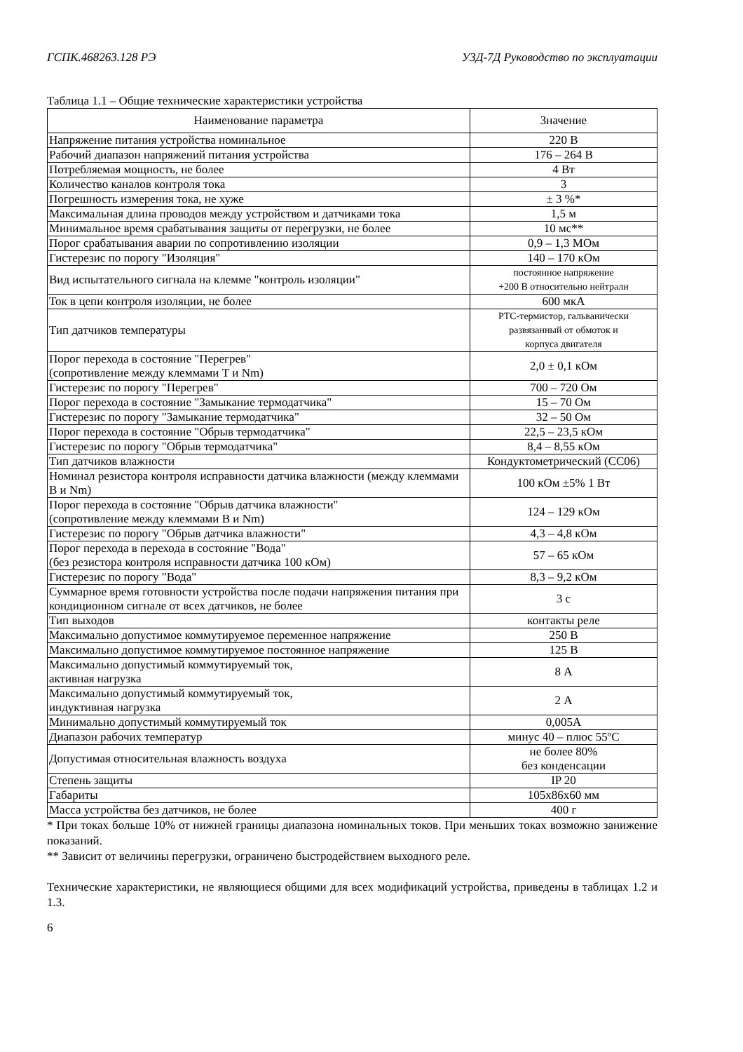ГСПК.468263.128 РЭ УЗД-7Д Руководство по эксплуатации
Таблица 1.1 – Общие технические характеристики устройства
| Наименование параметра | Значение |
| --- | --- |
| Напряжение питания устройства номинальное | 220 В |
| Рабочий диапазон напряжений питания устройства | 176 – 264 В |
| Потребляемая мощность, не более | 4 Вт |
| Количество каналов контроля тока | 3 |
| Погрешность измерения тока, не хуже | ± 3 %* |
| Максимальная длина проводов между устройством и датчиками тока | 1,5 м |
| Минимальное время срабатывания защиты от перегрузки, не более | 10 мс** |
| Порог срабатывания аварии по сопротивлению изоляции | 0,9 – 1,3 МОм |
| Гистерезис по порогу "Изоляция" | 140 – 170 кОм |
| Вид испытательного сигнала на клемме "контроль изоляции" | постоянное напряжение +200 В относительно нейтрали |
| Ток в цепи контроля изоляции, не более | 600 мкА |
| Тип датчиков температуры | PTC-термистор, гальванически развязанный от обмоток и корпуса двигателя |
| Порог перехода в состояние "Перегрев" (сопротивление между клеммами Т и Nm) | 2,0 ± 0,1 кОм |
| Гистерезис по порогу "Перегрев" | 700 – 720 Ом |
| Порог перехода в состояние "Замыкание термодатчика" | 15 – 70 Ом |
| Гистерезис по порогу "Замыкание термодатчика" | 32 – 50 Ом |
| Порог перехода в состояние "Обрыв термодатчика" | 22,5 – 23,5 кОм |
| Гистерезис по порогу "Обрыв термодатчика" | 8,4 – 8,55 кОм |
| Тип датчиков влажности | Кондуктометрический (СС06) |
| Номинал резистора контроля исправности датчика влажности (между клеммами В и Nm) | 100 кОм ±5% 1 Вт |
| Порог перехода в состояние "Обрыв датчика влажности" (сопротивление между клеммами В и Nm) | 124 – 129 кОм |
| Гистерезис по порогу "Обрыв датчика влажности" | 4,3 – 4,8 кОм |
| Порог перехода в перехода в состояние "Вода" (без резистора контроля исправности датчика 100 кОм) | 57 – 65 кОм |
| Гистерезис по порогу "Вода" | 8,3 – 9,2 кОм |
| Суммарное время готовности устройства после подачи напряжения питания при кондиционном сигнале от всех датчиков, не более | 3 с |
| Тип выходов | контакты реле |
| Максимально допустимое коммутируемое переменное напряжение | 250 В |
| Максимально допустимое коммутируемое постоянное напряжение | 125 В |
| Максимально допустимый коммутируемый ток, активная нагрузка | 8 А |
| Максимально допустимый коммутируемый ток, индуктивная нагрузка | 2 А |
| Минимально допустимый коммутируемый ток | 0,005А |
| Диапазон рабочих температур | минус 40 – плюс 55ºС |
| Допустимая относительная влажность воздуха | не более 80% без конденсации |
| Степень защиты | IP 20 |
| Габариты | 105х86х60 мм |
| Масса устройства без датчиков, не более | 400 г |
* При токах больше 10% от нижней границы диапазона номинальных токов. При меньших токах возможно занижение показаний.
** Зависит от величины перегрузки, ограничено быстродействием выходного реле.
Технические характеристики, не являющиеся общими для всех модификаций устройства, приведены в таблицах 1.2 и 1.3.
6